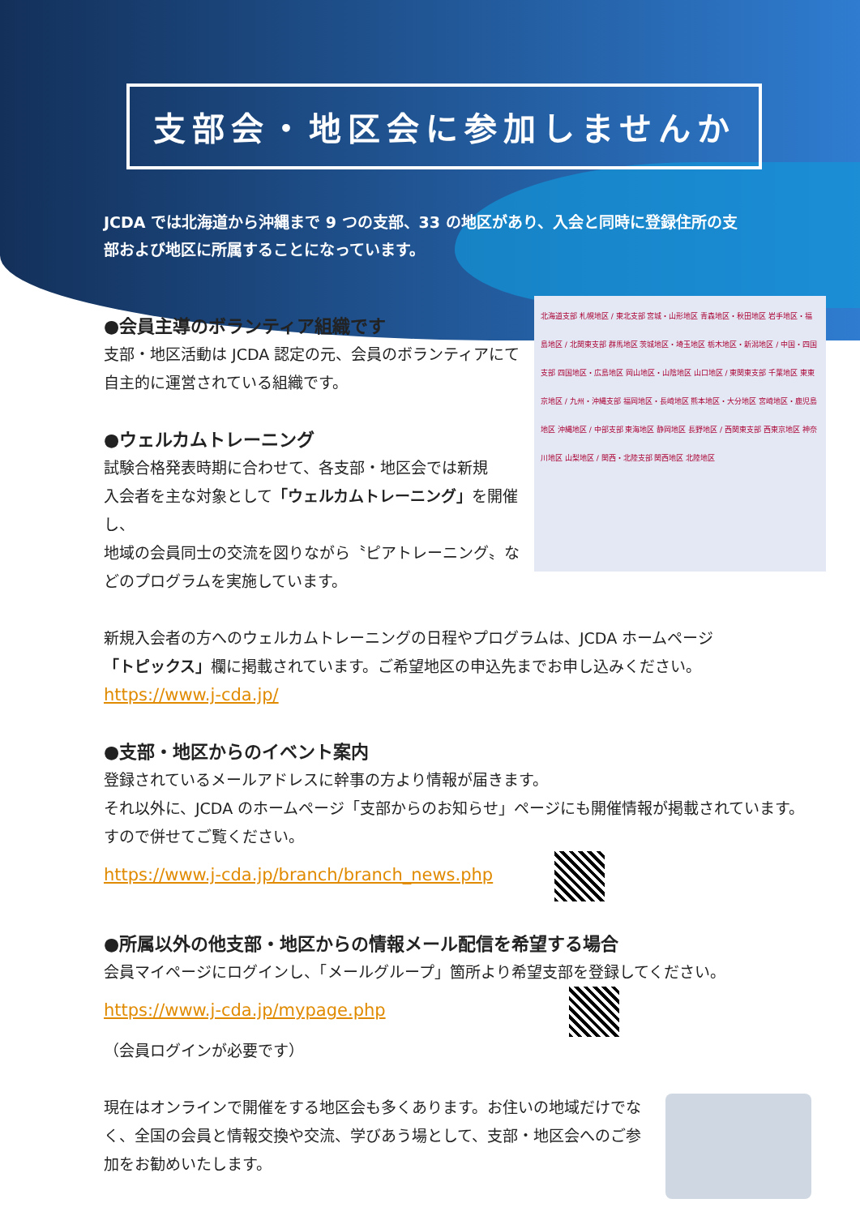支部会・地区会に参加しませんか
JCDA では北海道から沖縄まで 9 つの支部、33 の地区があり、入会と同時に登録住所の支部および地区に所属することになっています。
北海道支部 札幌地区 / 東北支部 宮城・山形地区 青森地区・秋田地区 岩手地区・福島地区 / 北関東支部 群馬地区 茨城地区・埼玉地区 栃木地区・新潟地区 / 中国・四国支部 四国地区・広島地区 岡山地区・山陰地区 山口地区 / 東関東支部 千葉地区 東東京地区 / 九州・沖縄支部 福岡地区・長崎地区 熊本地区・大分地区 宮崎地区・鹿児島地区 沖縄地区 / 中部支部 東海地区 静岡地区 長野地区 / 西関東支部 西東京地区 神奈川地区 山梨地区 / 関西・北陸支部 関西地区 北陸地区
●会員主導のボランティア組織です
支部・地区活動は JCDA 認定の元、会員のボランティアにて
自主的に運営されている組織です。
●ウェルカムトレーニング
試験合格発表時期に合わせて、各支部・地区会では新規
入会者を主な対象として「ウェルカムトレーニング」を開催し、
地域の会員同士の交流を図りながら〝ピアトレーニング〟などのプログラムを実施しています。
新規入会者の方へのウェルカムトレーニングの日程やプログラムは、JCDA ホームページ
「トピックス」欄に掲載されています。ご希望地区の申込先までお申し込みください。
https://www.j-cda.jp/
●支部・地区からのイベント案内
登録されているメールアドレスに幹事の方より情報が届きます。
それ以外に、JCDA のホームページ「支部からのお知らせ」ページにも開催情報が掲載されています。
すので併せてご覧ください。
https://www.j-cda.jp/branch/branch_news.php
●所属以外の他支部・地区からの情報メール配信を希望する場合
会員マイページにログインし、「メールグループ」箇所より希望支部を登録してください。
https://www.j-cda.jp/mypage.php
（会員ログインが必要です）
現在はオンラインで開催をする地区会も多くあります。お住いの地域だけでなく、全国の会員と情報交換や交流、学びあう場として、支部・地区会へのご参加をお勧めいたします。